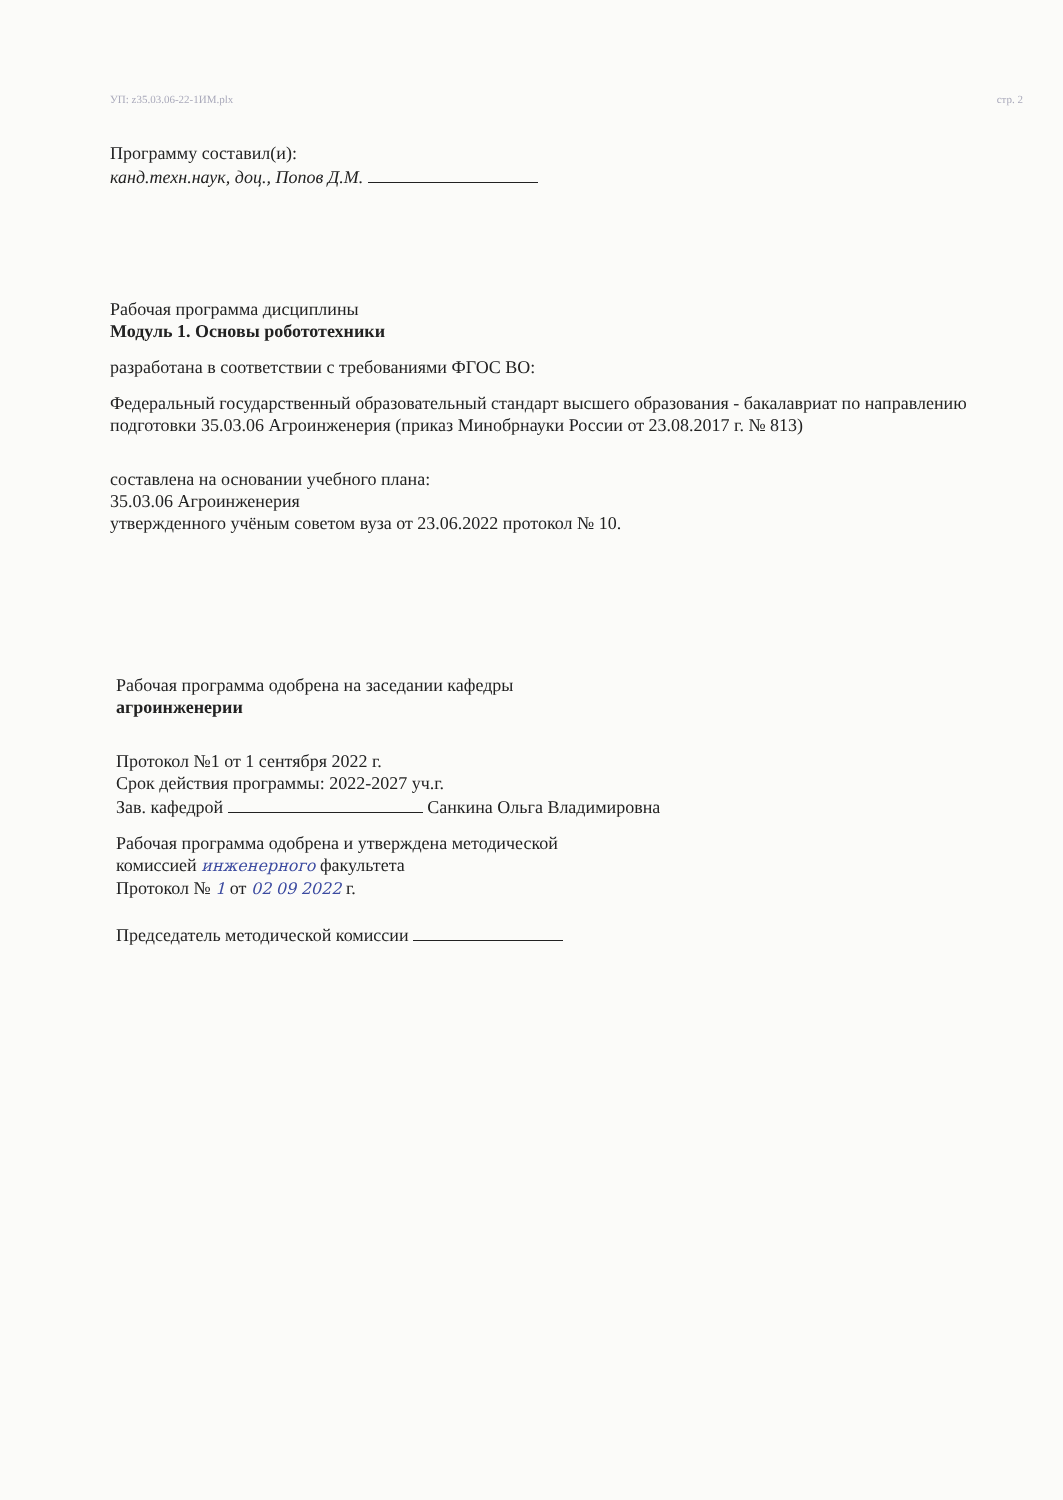УП: z35.03.06-22-1ИМ.plx стр. 2
Программу составил(и):
канд.техн.наук, доц., Попов Д.М.
Рабочая программа дисциплины
Модуль 1. Основы робототехники
разработана в соответствии с требованиями ФГОС ВО:
Федеральный государственный образовательный стандарт высшего образования - бакалавриат по направлению подготовки 35.03.06 Агроинженерия (приказ Минобрнауки России от 23.08.2017 г. № 813)
составлена на основании учебного плана:
35.03.06 Агроинженерия
утвержденного учёным советом вуза от 23.06.2022 протокол № 10.
Рабочая программа одобрена на заседании кафедры
агроинженерии
Протокол №1 от 1 сентября 2022 г.
Срок действия программы: 2022-2027 уч.г.
Зав. кафедрой Санкина Ольга Владимировна
Рабочая программа одобрена и утверждена методической
комиссией инженерного факультета
Протокол № 1 от 02 09 2022 г.
Председатель методической комиссии